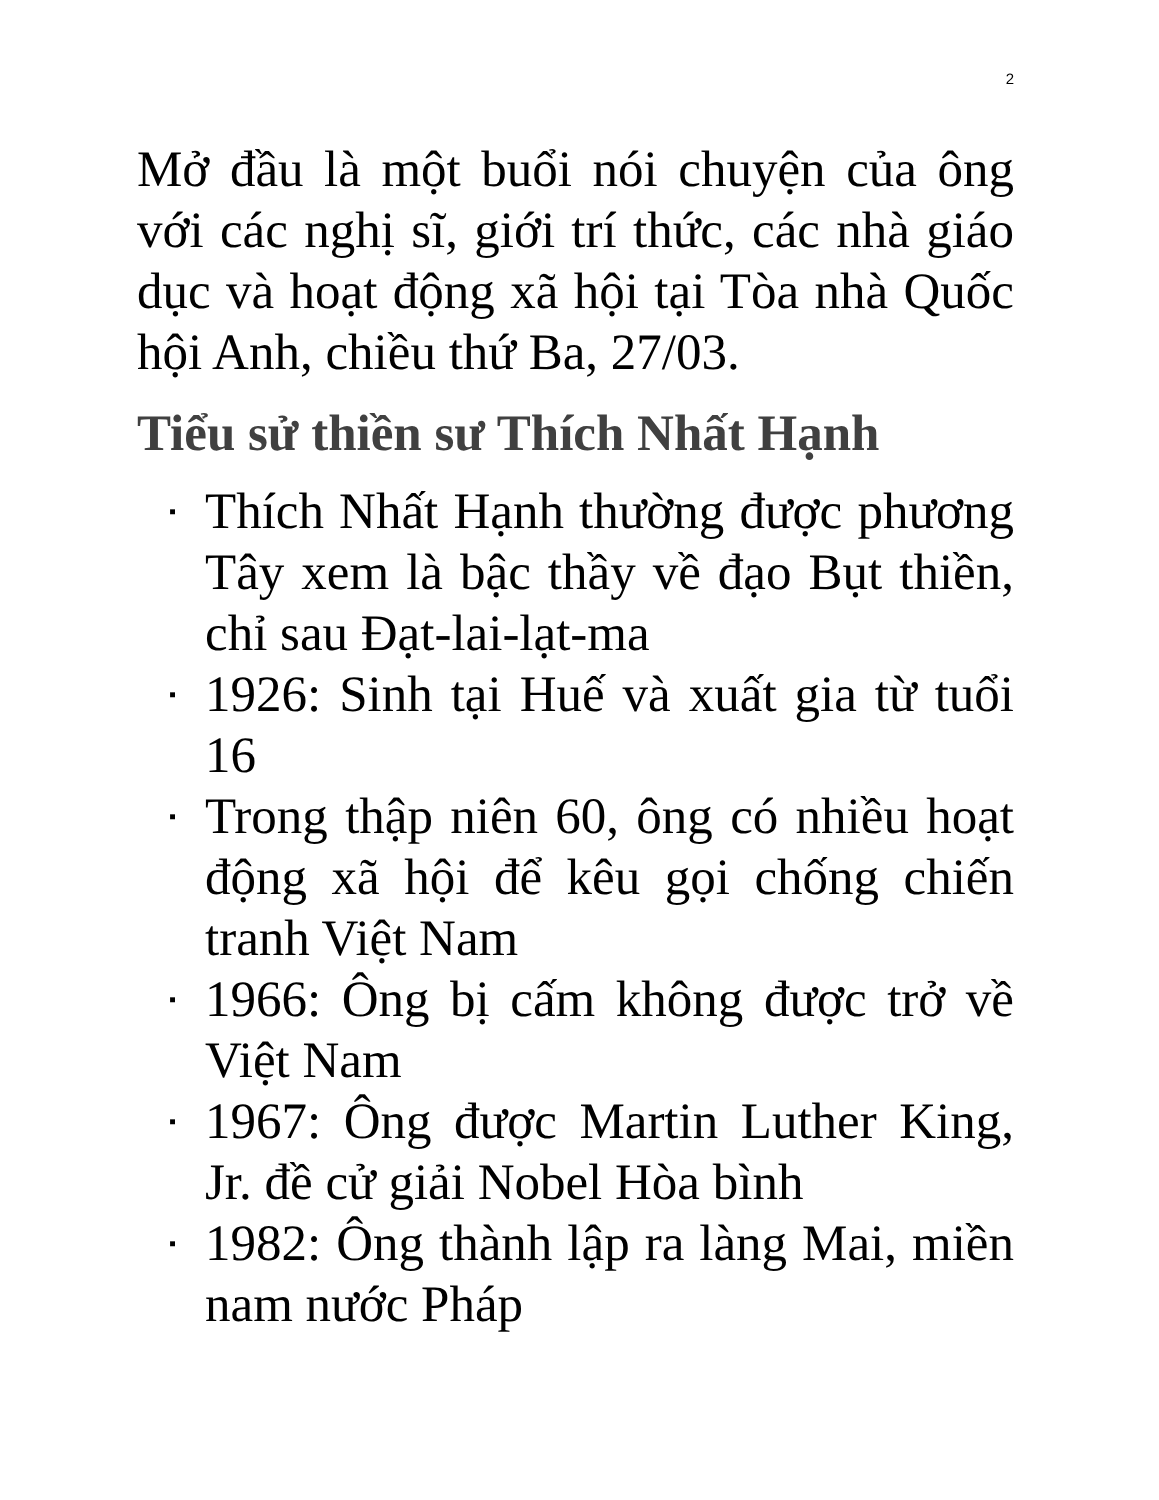2
Mở đầu là một buổi nói chuyện của ông với các nghị sĩ, giới trí thức, các nhà giáo dục và hoạt động xã hội tại Tòa nhà Quốc hội Anh, chiều thứ Ba, 27/03.
Tiểu sử thiền sư Thích Nhất Hạnh
▪ Thích Nhất Hạnh thường được phương Tây xem là bậc thầy về đạo Bụt thiền, chỉ sau Đạt-lai-lạt-ma
▪ 1926: Sinh tại Huế và xuất gia từ tuổi 16
▪ Trong thập niên 60, ông có nhiều hoạt động xã hội để kêu gọi chống chiến tranh Việt Nam
▪ 1966: Ông bị cấm không được trở về Việt Nam
▪ 1967: Ông được Martin Luther King, Jr. đề cử giải Nobel Hòa bình
▪ 1982: Ông thành lập ra làng Mai, miền nam nước Pháp